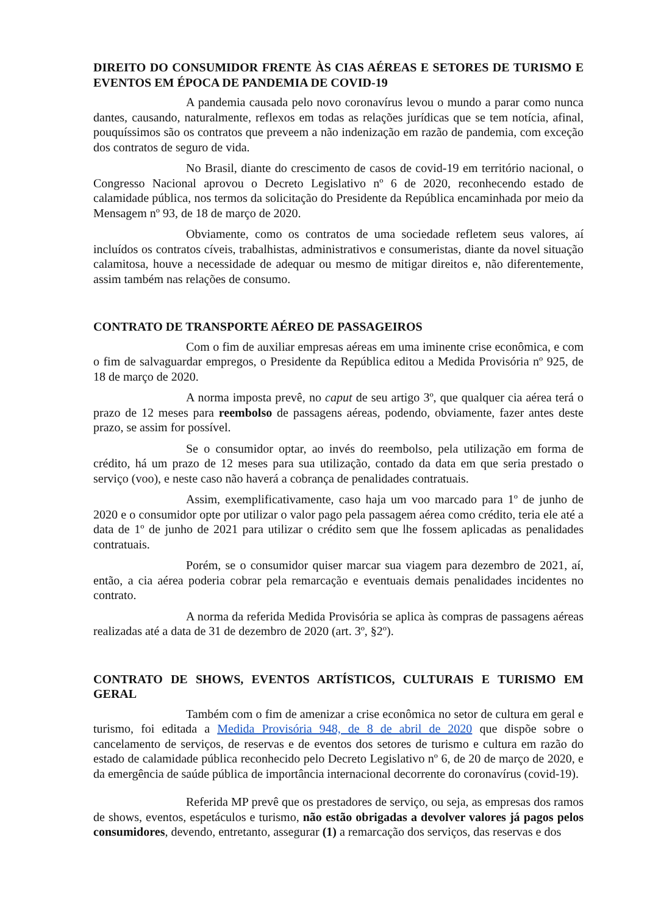DIREITO DO CONSUMIDOR FRENTE ÀS CIAS AÉREAS E SETORES DE TURISMO E EVENTOS EM ÉPOCA DE PANDEMIA DE COVID-19
A pandemia causada pelo novo coronavírus levou o mundo a parar como nunca dantes, causando, naturalmente, reflexos em todas as relações jurídicas que se tem notícia, afinal, pouquíssimos são os contratos que preveem a não indenização em razão de pandemia, com exceção dos contratos de seguro de vida.
No Brasil, diante do crescimento de casos de covid-19 em território nacional, o Congresso Nacional aprovou o Decreto Legislativo nº 6 de 2020, reconhecendo estado de calamidade pública, nos termos da solicitação do Presidente da República encaminhada por meio da Mensagem nº 93, de 18 de março de 2020.
Obviamente, como os contratos de uma sociedade refletem seus valores, aí incluídos os contratos cíveis, trabalhistas, administrativos e consumeristas, diante da novel situação calamitosa, houve a necessidade de adequar ou mesmo de mitigar direitos e, não diferentemente, assim também nas relações de consumo.
CONTRATO DE TRANSPORTE AÉREO DE PASSAGEIROS
Com o fim de auxiliar empresas aéreas em uma iminente crise econômica, e com o fim de salvaguardar empregos, o Presidente da República editou a Medida Provisória nº 925, de 18 de março de 2020.
A norma imposta prevê, no caput de seu artigo 3º, que qualquer cia aérea terá o prazo de 12 meses para reembolso de passagens aéreas, podendo, obviamente, fazer antes deste prazo, se assim for possível.
Se o consumidor optar, ao invés do reembolso, pela utilização em forma de crédito, há um prazo de 12 meses para sua utilização, contado da data em que seria prestado o serviço (voo), e neste caso não haverá a cobrança de penalidades contratuais.
Assim, exemplificativamente, caso haja um voo marcado para 1º de junho de 2020 e o consumidor opte por utilizar o valor pago pela passagem aérea como crédito, teria ele até a data de 1º de junho de 2021 para utilizar o crédito sem que lhe fossem aplicadas as penalidades contratuais.
Porém, se o consumidor quiser marcar sua viagem para dezembro de 2021, aí, então, a cia aérea poderia cobrar pela remarcação e eventuais demais penalidades incidentes no contrato.
A norma da referida Medida Provisória se aplica às compras de passagens aéreas realizadas até a data de 31 de dezembro de 2020 (art. 3º, §2º).
CONTRATO DE SHOWS, EVENTOS ARTÍSTICOS, CULTURAIS E TURISMO EM GERAL
Também com o fim de amenizar a crise econômica no setor de cultura em geral e turismo, foi editada a Medida Provisória 948, de 8 de abril de 2020 que dispõe sobre o cancelamento de serviços, de reservas e de eventos dos setores de turismo e cultura em razão do estado de calamidade pública reconhecido pelo Decreto Legislativo nº 6, de 20 de março de 2020, e da emergência de saúde pública de importância internacional decorrente do coronavírus (covid-19).
Referida MP prevê que os prestadores de serviço, ou seja, as empresas dos ramos de shows, eventos, espetáculos e turismo, não estão obrigadas a devolver valores já pagos pelos consumidores, devendo, entretanto, assegurar (1) a remarcação dos serviços, das reservas e dos